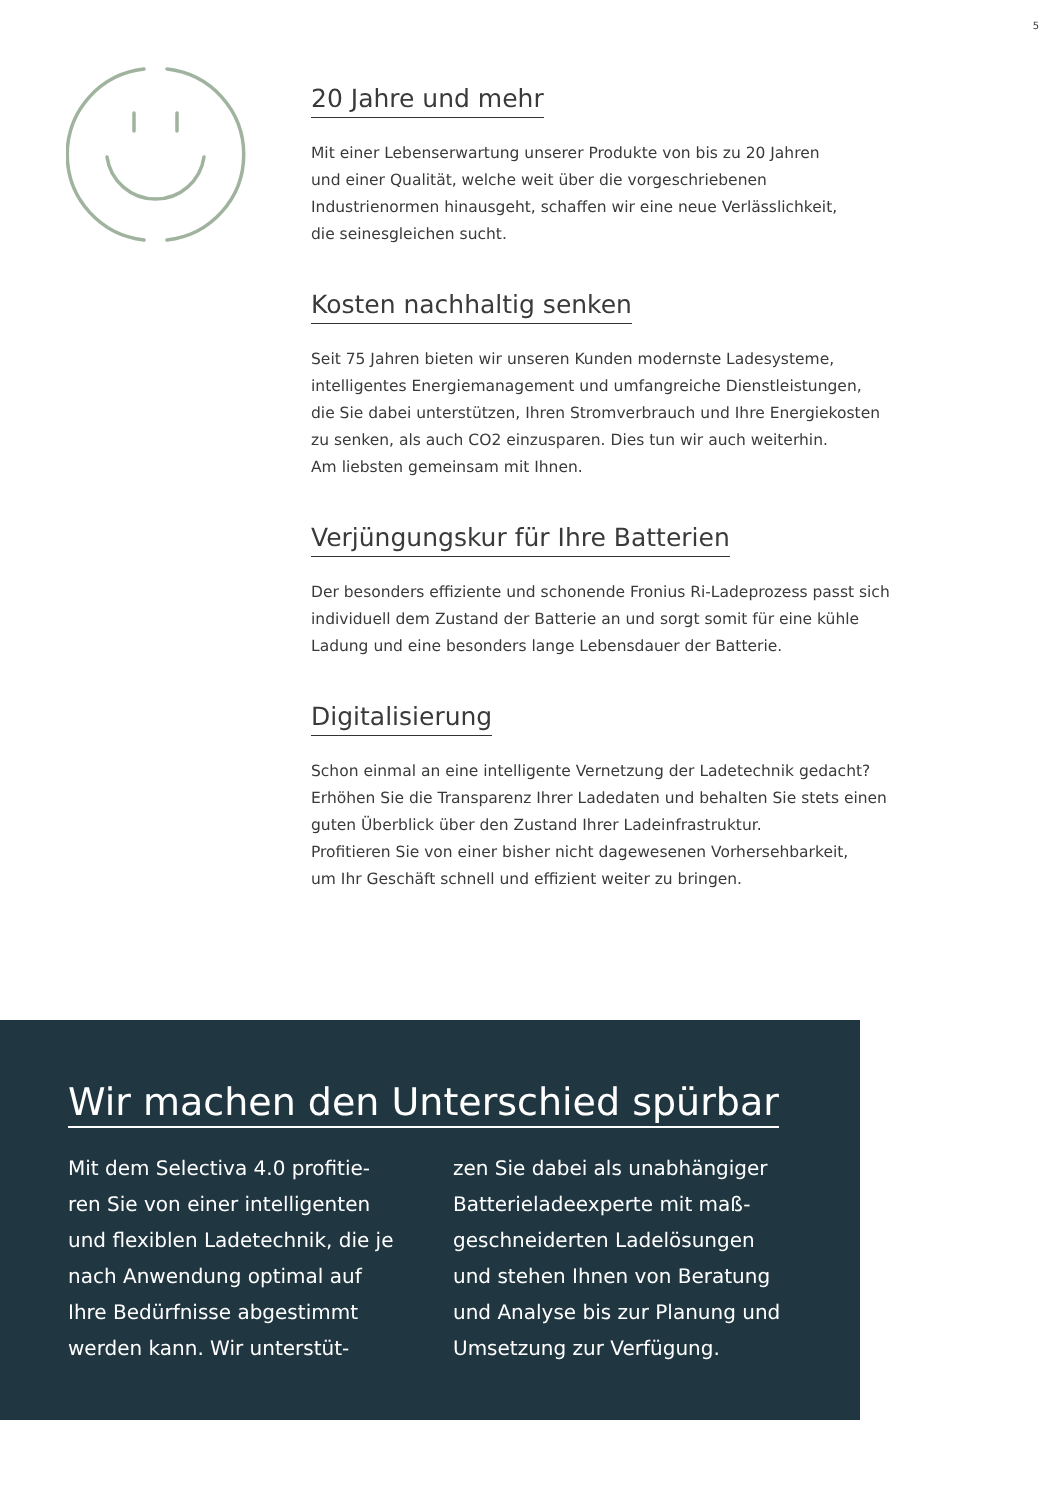5
20 Jahre und mehr
Mit einer Lebenserwartung unserer Produkte von bis zu 20 Jahren
und einer Qualität, welche weit über die vorgeschriebenen
Industrienormen hinausgeht, schaffen wir eine neue Verlässlichkeit,
die seinesgleichen sucht.
Kosten nachhaltig senken
Seit 75 Jahren bieten wir unseren Kunden modernste Ladesysteme,
intelligentes Energiemanagement und umfangreiche Dienstleistungen,
die Sie dabei unterstützen, Ihren Stromverbrauch und Ihre Energiekosten
zu senken, als auch CO2 einzusparen. Dies tun wir auch weiterhin.
Am liebsten gemeinsam mit Ihnen.
Verjüngungskur für Ihre Batterien
Der besonders effiziente und schonende Fronius Ri-Ladeprozess passt sich
individuell dem Zustand der Batterie an und sorgt somit für eine kühle
Ladung und eine besonders lange Lebensdauer der Batterie.
Digitalisierung
Schon einmal an eine intelligente Vernetzung der Ladetechnik gedacht?
Erhöhen Sie die Transparenz Ihrer Ladedaten und behalten Sie stets einen
guten Überblick über den Zustand Ihrer Ladeinfrastruktur.
Profitieren Sie von einer bisher nicht dagewesenen Vorhersehbarkeit,
um Ihr Geschäft schnell und effizient weiter zu bringen.
Wir machen den Unterschied spürbar
Mit dem Selectiva 4.0 profitie-ren Sie von einer intelligenten und flexiblen Ladetechnik, die je nach Anwendung optimal auf Ihre Bedürfnisse abgestimmt werden kann. Wir unterstüt-
zen Sie dabei als unabhängiger Batterieladeexperte mit maß-geschneiderten Ladelösungen und stehen Ihnen von Beratung und Analyse bis zur Planung und Umsetzung zur Verfügung.